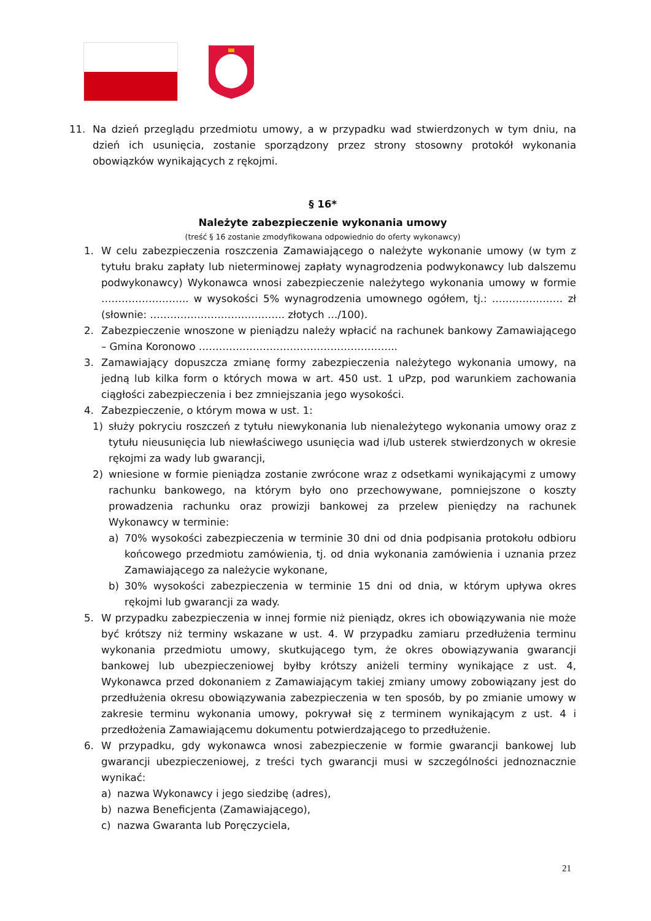11. Na dzień przeglądu przedmiotu umowy, a w przypadku wad stwierdzonych w tym dniu, na dzień ich usunięcia, zostanie sporządzony przez strony stosowny protokół wykonania obowiązków wynikających z rękojmi.
§ 16*
Należyte zabezpieczenie wykonania umowy
(treść § 16 zostanie zmodyfikowana odpowiednio do oferty wykonawcy)
1. W celu zabezpieczenia roszczenia Zamawiającego o należyte wykonanie umowy (w tym z tytułu braku zapłaty lub nieterminowej zapłaty wynagrodzenia podwykonawcy lub dalszemu podwykonawcy) Wykonawca wnosi zabezpieczenie należytego wykonania umowy w formie …………………….. w wysokości 5% wynagrodzenia umownego ogółem, tj.: ………………… zł (słownie: …………………………………. złotych …/100).
2. Zabezpieczenie wnoszone w pieniądzu należy wpłacić na rachunek bankowy Zamawiającego – Gmina Koronowo …………………………………………………..
3. Zamawiający dopuszcza zmianę formy zabezpieczenia należytego wykonania umowy, na jedną lub kilka form o których mowa w art. 450 ust. 1 uPzp, pod warunkiem zachowania ciągłości zabezpieczenia i bez zmniejszania jego wysokości.
4. Zabezpieczenie, o którym mowa w ust. 1:
1) służy pokryciu roszczeń z tytułu niewykonania lub nienależytego wykonania umowy oraz z tytułu nieusunięcia lub niewłaściwego usunięcia wad i/lub usterek stwierdzonych w okresie rękojmi za wady lub gwarancji,
2) wniesione w formie pieniądza zostanie zwrócone wraz z odsetkami wynikającymi z umowy rachunku bankowego, na którym było ono przechowywane, pomniejszone o koszty prowadzenia rachunku oraz prowizji bankowej za przelew pieniędzy na rachunek Wykonawcy w terminie:
a) 70% wysokości zabezpieczenia w terminie 30 dni od dnia podpisania protokołu odbioru końcowego przedmiotu zamówienia, tj. od dnia wykonania zamówienia i uznania przez Zamawiającego za należycie wykonane,
b) 30% wysokości zabezpieczenia w terminie 15 dni od dnia, w którym upływa okres rękojmi lub gwarancji za wady.
5. W przypadku zabezpieczenia w innej formie niż pieniądz, okres ich obowiązywania nie może być krótszy niż terminy wskazane w ust. 4. W przypadku zamiaru przedłużenia terminu wykonania przedmiotu umowy, skutkującego tym, że okres obowiązywania gwarancji bankowej lub ubezpieczeniowej byłby krótszy aniżeli terminy wynikające z ust. 4, Wykonawca przed dokonaniem z Zamawiającym takiej zmiany umowy zobowiązany jest do przedłużenia okresu obowiązywania zabezpieczenia w ten sposób, by po zmianie umowy w zakresie terminu wykonania umowy, pokrywał się z terminem wynikającym z ust. 4 i przedłożenia Zamawiającemu dokumentu potwierdzającego to przedłużenie.
6. W przypadku, gdy wykonawca wnosi zabezpieczenie w formie gwarancji bankowej lub gwarancji ubezpieczeniowej, z treści tych gwarancji musi w szczególności jednoznacznie wynikać:
a) nazwa Wykonawcy i jego siedzibę (adres),
b) nazwa Beneficjenta (Zamawiającego),
c) nazwa Gwaranta lub Poręczyciela,
21